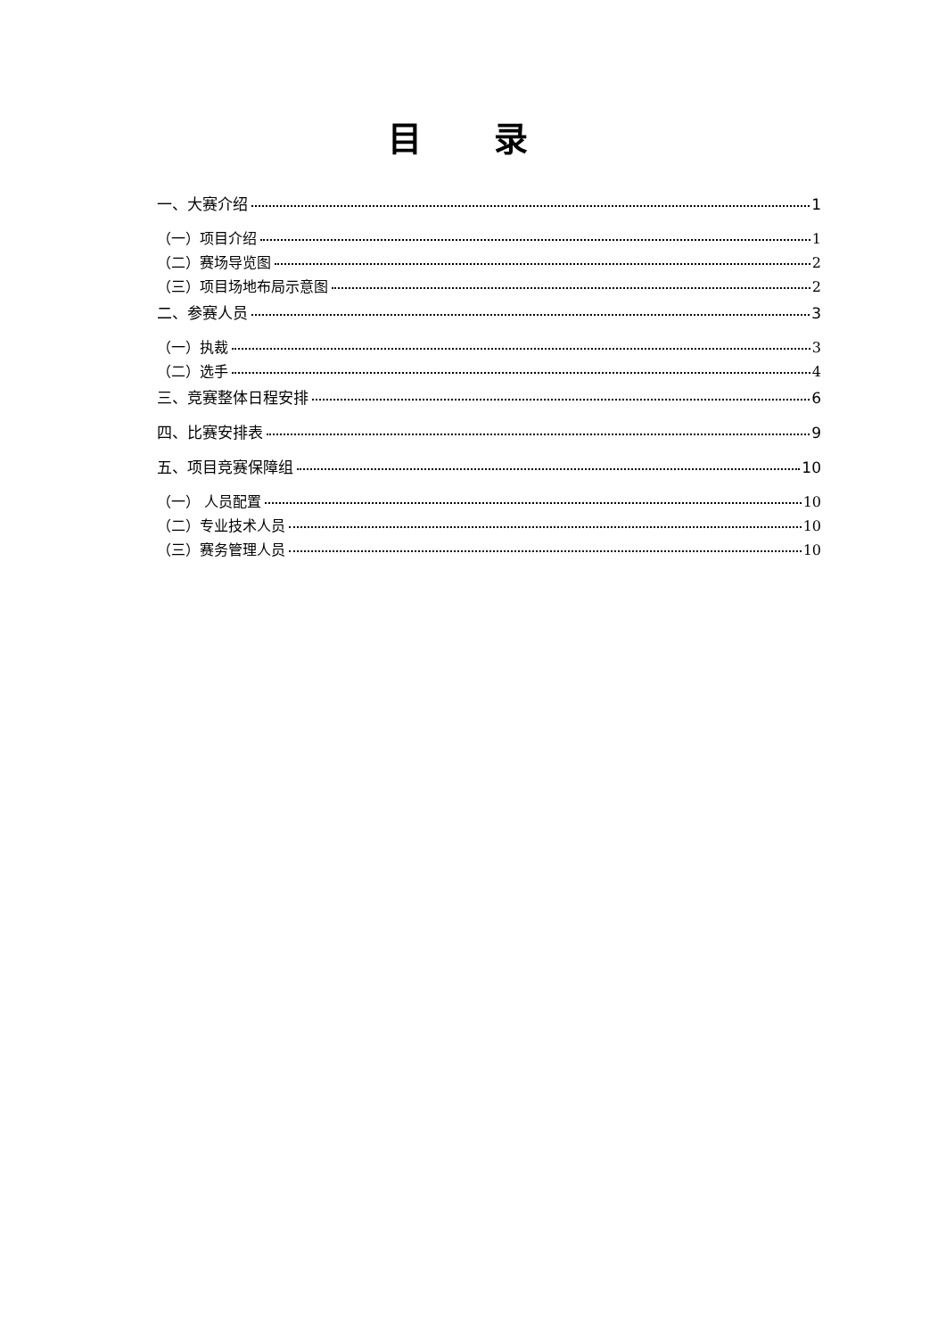目 录
一、大赛介绍 1
（一）项目介绍 1
（二）赛场导览图 2
（三）项目场地布局示意图 2
二、参赛人员 3
（一）执裁 3
（二）选手 4
三、竞赛整体日程安排 6
四、比赛安排表 9
五、项目竞赛保障组 10
（一） 人员配置 10
（二）专业技术人员 10
（三）赛务管理人员 10